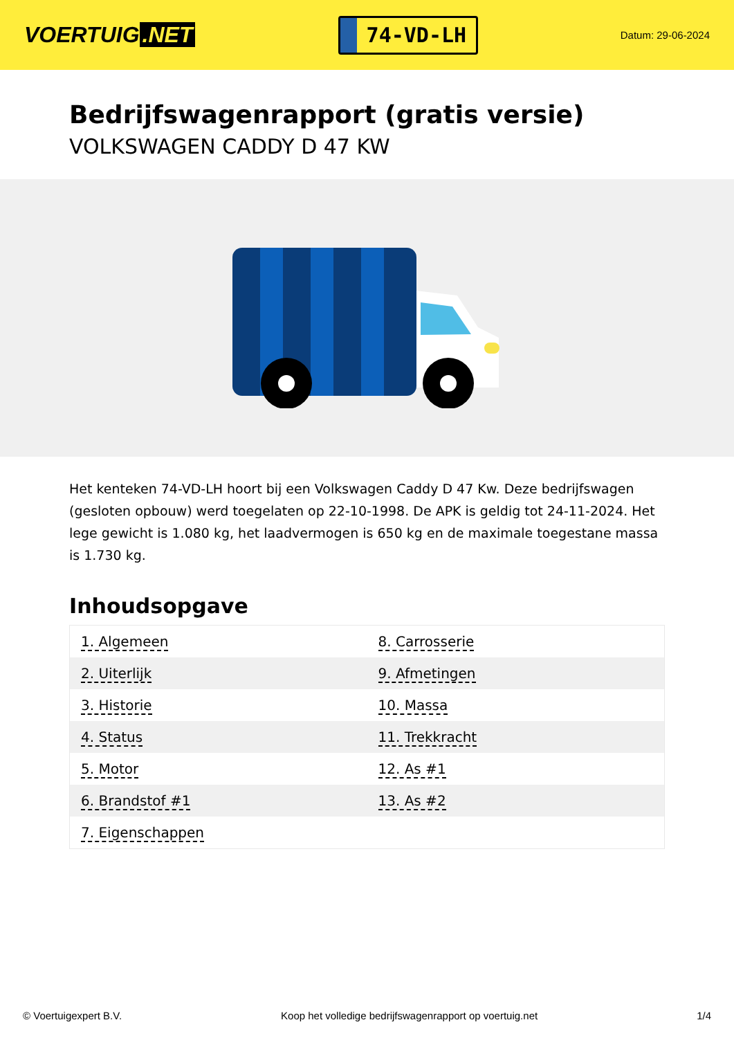VOERTUIG.NET
74-VD-LH
Datum: 29-06-2024
Bedrijfswagenrapport (gratis versie)
VOLKSWAGEN CADDY D 47 KW
Het kenteken 74-VD-LH hoort bij een Volkswagen Caddy D 47 Kw. Deze bedrijfswagen (gesloten opbouw) werd toegelaten op 22-10-1998. De APK is geldig tot 24-11-2024. Het lege gewicht is 1.080 kg, het laadvermogen is 650 kg en de maximale toegestane massa is 1.730 kg.
Inhoudsopgave
| 1. Algemeen | 8. Carrosserie |
| 2. Uiterlijk | 9. Afmetingen |
| 3. Historie | 10. Massa |
| 4. Status | 11. Trekkracht |
| 5. Motor | 12. As #1 |
| 6. Brandstof #1 | 13. As #2 |
| 7. Eigenschappen | |
© Voertuigexpert B.V. Koop het volledige bedrijfswagenrapport op voertuig.net
1/4